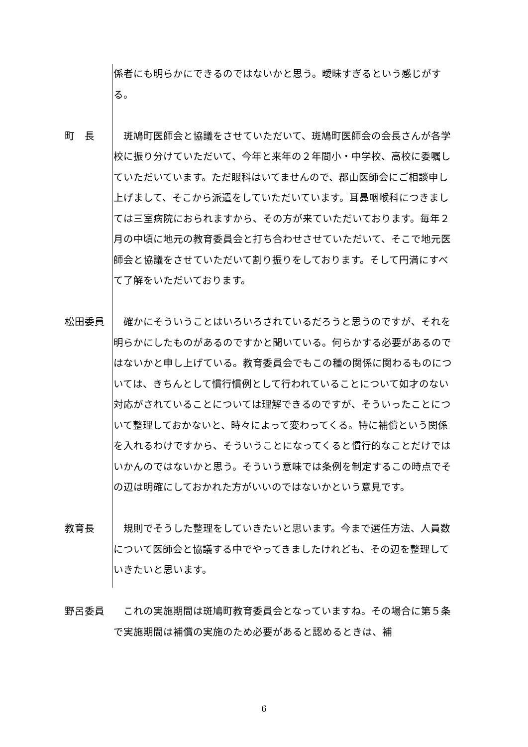係者にも明らかにできるのではないかと思う。曖昧すぎるという感じがする。
町　長 　斑鳩町医師会と協議をさせていただいて、斑鳩町医師会の会長さんが各学校に振り分けていただいて、今年と来年の２年間小・中学校、高校に委嘱していただいています。ただ眼科はいてませんので、郡山医師会にご相談申し上げまして、そこから派遣をしていただいています。耳鼻咽喉科につきましては三室病院におられますから、その方が来ていただいております。毎年２月の中頃に地元の教育委員会と打ち合わせさせていただいて、そこで地元医師会と協議をさせていただいて割り振りをしております。そして円満にすべて了解をいただいております。
松田委員 　確かにそういうことはいろいろされているだろうと思うのですが、それを明らかにしたものがあるのですかと聞いている。何らかする必要があるのではないかと申し上げている。教育委員会でもこの種の関係に関わるものについては、きちんとして慣行慣例として行われていることについて如才のない対応がされていることについては理解できるのですが、そういったことについて整理しておかないと、時々によって変わってくる。特に補償という関係を入れるわけですから、そういうことになってくると慣行的なことだけではいかんのではないかと思う。そういう意味では条例を制定するこの時点でその辺は明確にしておかれた方がいいのではないかという意見です。
教育長 　規則でそうした整理をしていきたいと思います。今まで選任方法、人員数について医師会と協議する中でやってきましたけれども、その辺を整理していきたいと思います。
野呂委員 　これの実施期間は斑鳩町教育委員会となっていますね。その場合に第５条で実施期間は補償の実施のため必要があると認めるときは、補
6